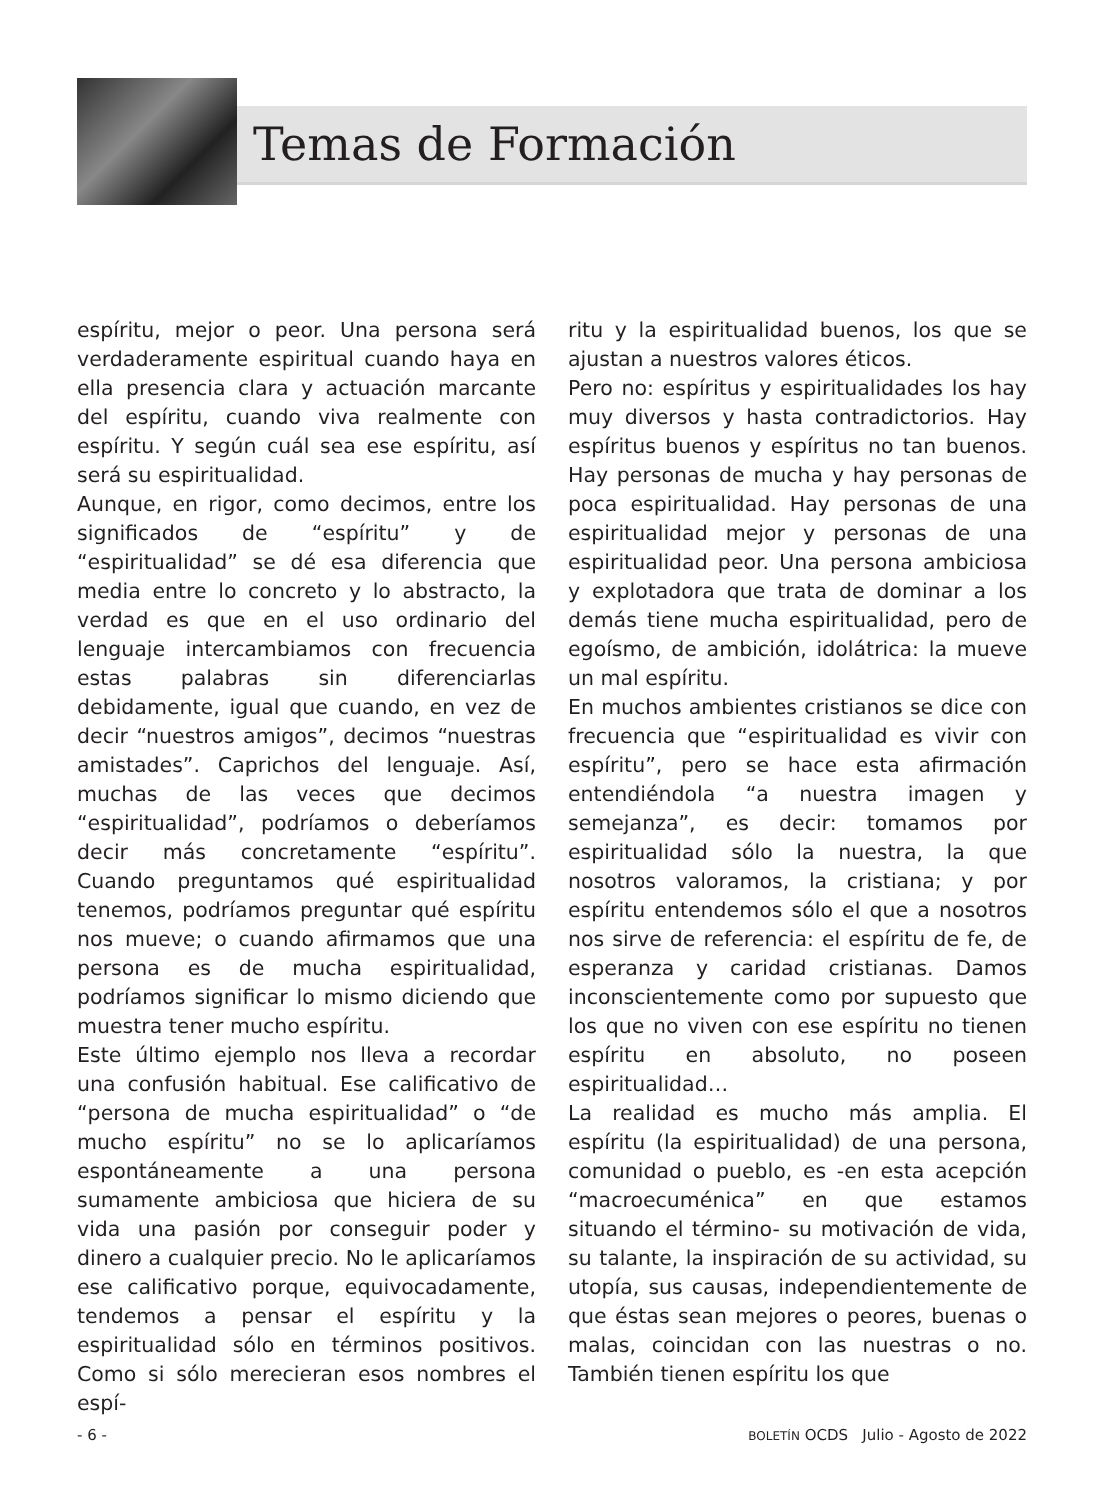Temas de Formación
espíritu, mejor o peor. Una persona será verdaderamente espiritual cuando haya en ella presencia clara y actuación marcante del espíritu, cuando viva realmente con espíritu. Y según cuál sea ese espíritu, así será su espiritualidad.
Aunque, en rigor, como decimos, entre los significados de “espíritu” y de “espiritualidad” se dé esa diferencia que media entre lo concreto y lo abstracto, la verdad es que en el uso ordinario del lenguaje intercambiamos con frecuencia estas palabras sin diferenciarlas debidamente, igual que cuando, en vez de decir “nuestros amigos”, decimos “nuestras amistades”. Caprichos del lenguaje. Así, muchas de las veces que decimos “espiritualidad”, podríamos o deberíamos decir más concretamente “espíritu”. Cuando preguntamos qué espiritualidad tenemos, podríamos preguntar qué espíritu nos mueve; o cuando afirmamos que una persona es de mucha espiritualidad, podríamos significar lo mismo diciendo que muestra tener mucho espíritu.
Este último ejemplo nos lleva a recordar una confusión habitual. Ese calificativo de “persona de mucha espiritualidad” o “de mucho espíritu” no se lo aplicaríamos espontáneamente a una persona sumamente ambiciosa que hiciera de su vida una pasión por conseguir poder y dinero a cualquier precio. No le aplicaríamos ese calificativo porque, equivocadamente, tendemos a pensar el espíritu y la espiritualidad sólo en términos positivos. Como si sólo merecieran esos nombres el espí-
ritu y la espiritualidad buenos, los que se ajustan a nuestros valores éticos.
Pero no: espíritus y espiritualidades los hay muy diversos y hasta contradictorios. Hay espíritus buenos y espíritus no tan buenos. Hay personas de mucha y hay personas de poca espiritualidad. Hay personas de una espiritualidad mejor y personas de una espiritualidad peor. Una persona ambiciosa y explotadora que trata de dominar a los demás tiene mucha espiritualidad, pero de egoísmo, de ambición, idolátrica: la mueve un mal espíritu.
En muchos ambientes cristianos se dice con frecuencia que “espiritualidad es vivir con espíritu”, pero se hace esta afirmación entendiéndola “a nuestra imagen y semejanza”, es decir: tomamos por espiritualidad sólo la nuestra, la que nosotros valoramos, la cristiana; y por espíritu entendemos sólo el que a nosotros nos sirve de referencia: el espíritu de fe, de esperanza y caridad cristianas. Damos inconscientemente como por supuesto que los que no viven con ese espíritu no tienen espíritu en absoluto, no poseen espiritualidad…
La realidad es mucho más amplia. El espíritu (la espiritualidad) de una persona, comunidad o pueblo, es -en esta acepción “macroecuménica” en que estamos situando el término- su motivación de vida, su talante, la inspiración de su actividad, su utopía, sus causas, independientemente de que éstas sean mejores o peores, buenas o malas, coincidan con las nuestras o no. También tienen espíritu los que
- 6 - BOLETÍN OCDS Julio - Agosto de 2022